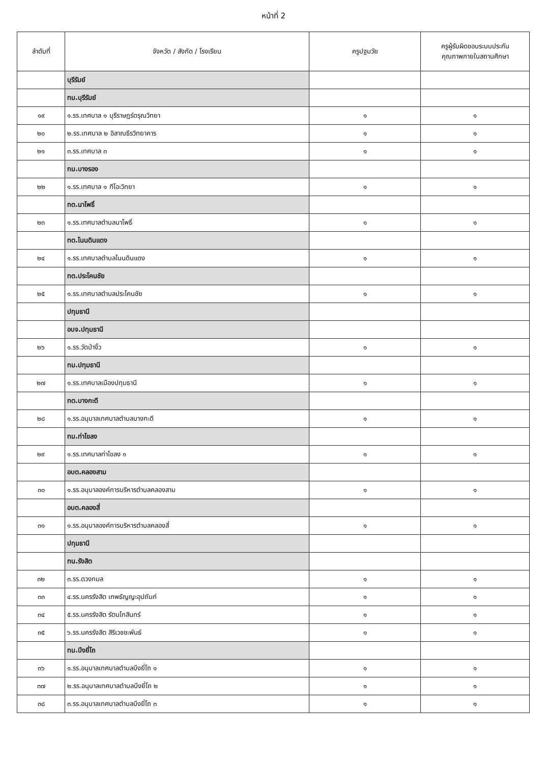หน้าที่ 2
| ลำดับที่ | จังหวัด / สังกัด / โรงเรียน | ครูปฐมวัย | ครูผู้รับผิดชอบระบบประกัน คุณภาพภายในสถานศึกษา |
| --- | --- | --- | --- |
| | บุรีรัมย์ | | |
| | ทม.บุรีรัมย์ | | |
| ๑๙ | ๑.รร.เทศบาล ๑ บุรีราษฎร์ดรุณวิทยา | ๑ | ๑ |
| ๒๐ | ๒.รร.เทศบาล ๒ อิสาณธีรวิทยาคาร | ๑ | ๑ |
| ๒๑ | ๓.รร.เทศบาล ๓ | ๑ | ๑ |
| | ทม.บางรอง | | |
| ๒๒ | ๑.รร.เทศบาล ๑ ทีโอะวิทยา | ๑ | ๑ |
| | ทต.นาโพธิ์ | | |
| ๒๓ | ๑.รร.เทศบาลตำบลนาโพธิ์ | ๑ | ๑ |
| | ทต.โนนดินแดง | | |
| ๒๔ | ๑.รร.เทศบาลตำบลโนนดินแดง | ๑ | ๑ |
| | ทต.ประโคนชัย | | |
| ๒๕ | ๑.รร.เทศบาลตำบลประโคนชัย | ๑ | ๑ |
| | ปทุมธานี | | |
| | อบจ.ปทุมธานี | | |
| ๒๖ | ๑.รร.วัดป่างิ้ว | ๑ | ๑ |
| | ทม.ปทุมธานี | | |
| ๒๗ | ๑.รร.เทศบาลเมืองปทุมธานี | ๑ | ๑ |
| | ทต.บางกะดี | | |
| ๒๘ | ๑.รร.อนุบาลเทศบาลตำบลบางกะดี | ๑ | ๑ |
| | ทม.ท่าโขลง | | |
| ๒๙ | ๑.รร.เทศบาลท่าโขลง ๑ | ๑ | ๑ |
| | อบต.คลองสาม | | |
| ๓๐ | ๑.รร.อนุบาลองค์การบริหารตำบลคลองสาม | ๑ | ๑ |
| | อบต.คลองสี่ | | |
| ๓๑ | ๑.รร.อนุบาลองค์การบริหารตำบลคลองสี่ | ๑ | ๑ |
| | ปทุมธานี | | |
| | ทน.รังสิต | | |
| ๓๒ | ๓.รร.ดวงกมล | ๑ | ๑ |
| ๓๓ | ๔.รร.นครรังสิต เทพธัญญะอุปถัมภ์ | ๑ | ๑ |
| ๓๔ | ๕.รร.นครรังสิต รัตนโกสินทร์ | ๑ | ๑ |
| ๓๕ | ๖.รร.นครรังสิต สิริเวชชะพันธ์ | ๑ | ๑ |
| | ทม.บึงยี่โถ | | |
| ๓๖ | ๑.รร.อนุบาลเทศบาลตำบลบึงยี่โถ ๑ | ๑ | ๑ |
| ๓๗ | ๒.รร.อนุบาลเทศบาลตำบลบึงยี่โถ ๒ | ๑ | ๑ |
| ๓๘ | ๓.รร.อนุบาลเทศบาลตำบลบึงยี่โถ ๓ | ๑ | ๑ |